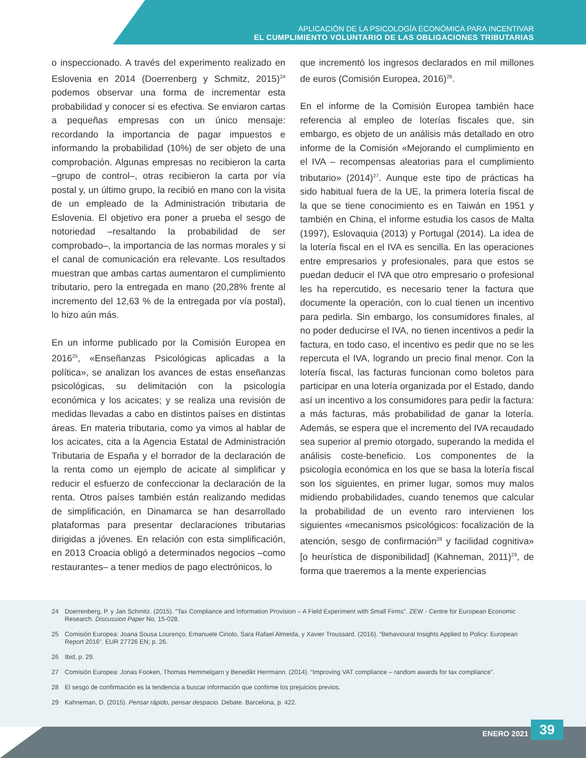APLICACIÓN DE LA PSICOLOGÍA ECONÓMICA PARA INCENTIVAR
EL CUMPLIMIENTO VOLUNTARIO DE LAS OBLIGACIONES TRIBUTARIAS
o inspeccionado. A través del experimento realizado en Eslovenia en 2014 (Doerrenberg y Schmitz, 2015)<sup>24</sup> podemos observar una forma de incrementar esta probabilidad y conocer si es efectiva. Se enviaron cartas a pequeñas empresas con un único mensaje: recordando la importancia de pagar impuestos e informando la probabilidad (10%) de ser objeto de una comprobación. Algunas empresas no recibieron la carta –grupo de control–, otras recibieron la carta por vía postal y, un último grupo, la recibió en mano con la visita de un empleado de la Administración tributaria de Eslovenia. El objetivo era poner a prueba el sesgo de notoriedad –resaltando la probabilidad de ser comprobado–, la importancia de las normas morales y si el canal de comunicación era relevante. Los resultados muestran que ambas cartas aumentaron el cumplimiento tributario, pero la entregada en mano (20,28% frente al incremento del 12,63 % de la entregada por vía postal), lo hizo aún más.
En un informe publicado por la Comisión Europea en 2016<sup>25</sup>, «Enseñanzas Psicológicas aplicadas a la política», se analizan los avances de estas enseñanzas psicológicas, su delimitación con la psicología económica y los acicates; y se realiza una revisión de medidas llevadas a cabo en distintos países en distintas áreas. En materia tributaria, como ya vimos al hablar de los acicates, cita a la Agencia Estatal de Administración Tributaria de España y el borrador de la declaración de la renta como un ejemplo de acicate al simplificar y reducir el esfuerzo de confeccionar la declaración de la renta. Otros países también están realizando medidas de simplificación, en Dinamarca se han desarrollado plataformas para presentar declaraciones tributarias dirigidas a jóvenes. En relación con esta simplificación, en 2013 Croacia obligó a determinados negocios –como restaurantes– a tener medios de pago electrónicos, lo
que incrementó los ingresos declarados en mil millones de euros (Comisión Europea, 2016)<sup>26</sup>.
En el informe de la Comisión Europea también hace referencia al empleo de loterías fiscales que, sin embargo, es objeto de un análisis más detallado en otro informe de la Comisión «Mejorando el cumplimiento en el IVA – recompensas aleatorias para el cumplimiento tributario» (2014)<sup>27</sup>. Aunque este tipo de prácticas ha sido habitual fuera de la UE, la primera lotería fiscal de la que se tiene conocimiento es en Taiwán en 1951 y también en China, el informe estudia los casos de Malta (1997), Eslovaquia (2013) y Portugal (2014). La idea de la lotería fiscal en el IVA es sencilla. En las operaciones entre empresarios y profesionales, para que estos se puedan deducir el IVA que otro empresario o profesional les ha repercutido, es necesario tener la factura que documente la operación, con lo cual tienen un incentivo para pedirla. Sin embargo, los consumidores finales, al no poder deducirse el IVA, no tienen incentivos a pedir la factura, en todo caso, el incentivo es pedir que no se les repercuta el IVA, logrando un precio final menor. Con la lotería fiscal, las facturas funcionan como boletos para participar en una lotería organizada por el Estado, dando así un incentivo a los consumidores para pedir la factura: a más facturas, más probabilidad de ganar la lotería. Además, se espera que el incremento del IVA recaudado sea superior al premio otorgado, superando la medida el análisis coste-beneficio. Los componentes de la psicología económica en los que se basa la lotería fiscal son los siguientes, en primer lugar, somos muy malos midiendo probabilidades, cuando tenemos que calcular la probabilidad de un evento raro intervienen los siguientes «mecanismos psicológicos: focalización de la atención, sesgo de confirmación<sup>28</sup> y facilidad cognitiva» [o heurística de disponibilidad] (Kahneman, 2011)<sup>29</sup>, de forma que traeremos a la mente experiencias
24 Doerrenberg, P. y Jan Schmitz. (2015). “Tax Compliance and Information Provision – A Field Experiment with Small Firms”. ZEW - Centre for European Economic Research. Discussion Paper No. 15-028.
25 Comisión Europea: Joana Sousa Lourenço, Emanuele Ciriolo, Sara Rafael Almeida, y Xavier Troussard. (2016). “Behavioural Insights Applied to Policy: European Report 2016”. EUR 27726 EN; p. 26.
26 Ibid, p. 29.
27 Comisión Europea: Jonas Fooken, Thomas Hemmelgarn y Benedikt Herrmann. (2014). “Improving VAT compliance – random awards for tax compliance”.
28 El sesgo de confirmación es la tendencia a buscar información que confirme los prejuicios previos.
29 Kahneman, D. (2015). Pensar rápido, pensar despacio. Debate. Barcelona, p. 422.
ENERO 2021 39